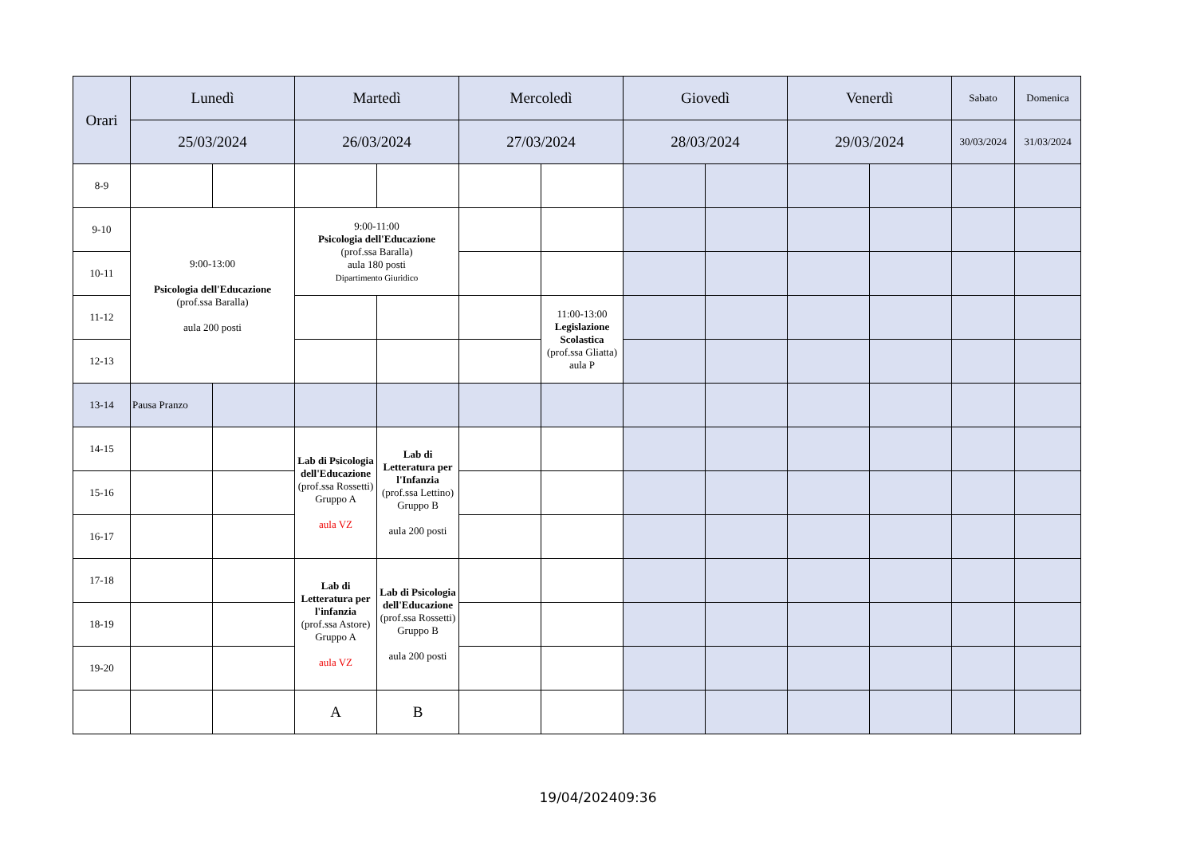| Orari | Lunedì | | Martedì | | Mercoledì | | Giovedì | | Venerdì | | Sabato | Domenica |
| --- | --- | --- | --- | --- | --- | --- | --- | --- | --- | --- | --- | --- |
| | 25/03/2024 | | 26/03/2024 | | 27/03/2024 | | 28/03/2024 | | 29/03/2024 | | 30/03/2024 | 31/03/2024 |
| 8-9 | | | | | | | | | | | | |
| 9-10 | 9:00-13:00 Psicologia dell'Educazione (prof.ssa Baralla) aula 200 posti | | 9:00-11:00 Psicologia dell'Educazione (prof.ssa Baralla) aula 180 posti Dipartimento Giuridico | | | | | | | | | |
| 10-11 | | | | | | | | | | | | |
| 11-12 | | | | | | 11:00-13:00 Legislazione Scolastica (prof.ssa Gliatta) aula P | | | | | | |
| 12-13 | | | | | | | | | | | | |
| 13-14 | Pausa Pranzo | | | | | | | | | | | |
| 14-15 | | | Lab di Psicologia dell'Educazione (prof.ssa Rossetti) Gruppo A aula VZ | Lab di Letteratura per l'Infanzia (prof.ssa Lettino) Gruppo B aula 200 posti | | | | | | | | |
| 15-16 | | | | | | | | | | | | |
| 16-17 | | | | | | | | | | | | |
| 17-18 | | | Lab di Letteratura per l'infanzia (prof.ssa Astore) Gruppo A aula VZ | Lab di Psicologia dell'Educazione (prof.ssa Rossetti) Gruppo B aula 200 posti | | | | | | | | |
| 18-19 | | | | | | | | | | | | |
| 19-20 | | | | | | | | | | | | |
| | | | A | B | | | | | | | | |
19/04/202409:36